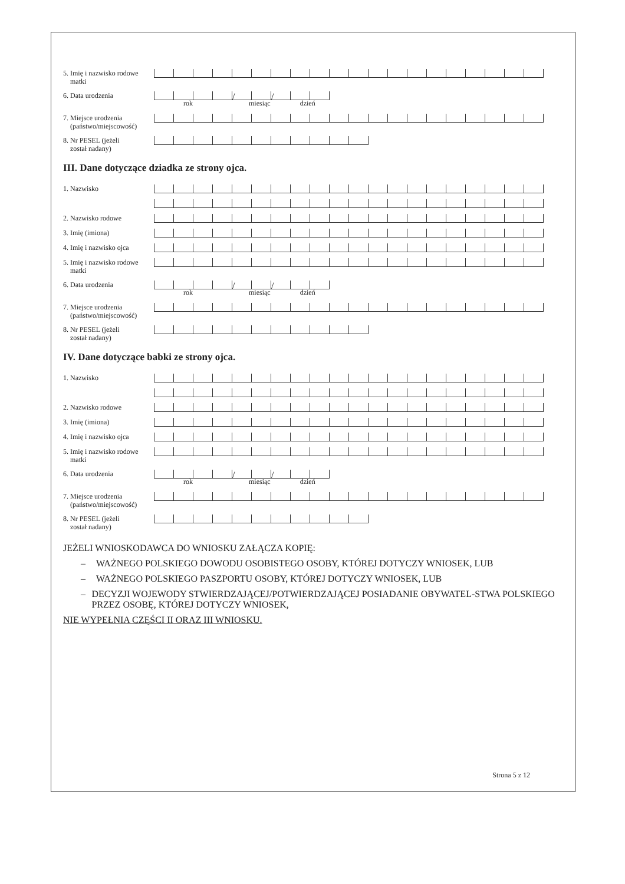5. Imię i nazwisko rodowe
matki
6. Data urodzenia
/ /
rok miesiąc dzień
7. Miejsce urodzenia
(państwo/miejscowość)
8. Nr PESEL (jeżeli
został nadany)
III. Dane dotyczące dziadka ze strony ojca.
1. Nazwisko
2. Nazwisko rodowe
3. Imię (imiona)
4. Imię i nazwisko ojca
5. Imię i nazwisko rodowe
matki
6. Data urodzenia
/ /
rok miesiąc dzień
7. Miejsce urodzenia
(państwo/miejscowość)
8. Nr PESEL (jeżeli
został nadany)
IV. Dane dotyczące babki ze strony ojca.
1. Nazwisko
2. Nazwisko rodowe
3. Imię (imiona)
4. Imię i nazwisko ojca
5. Imię i nazwisko rodowe
matki
6. Data urodzenia
/ /
rok miesiąc dzień
7. Miejsce urodzenia
(państwo/miejscowość)
8. Nr PESEL (jeżeli
został nadany)
JEŻELI WNIOSKODAWCA DO WNIOSKU ZAŁĄCZA KOPIĘ:
– WAŻNEGO POLSKIEGO DOWODU OSOBISTEGO OSOBY, KTÓREJ DOTYCZY WNIOSEK, LUB
– WAŻNEGO POLSKIEGO PASZPORTU OSOBY, KTÓREJ DOTYCZY WNIOSEK, LUB
– DECYZJI WOJEWODY STWIERDZAJĄCEJ/POTWIERDZAJĄCEJ POSIADANIE OBYWATEL-STWA POLSKIEGO PRZEZ OSOBĘ, KTÓREJ DOTYCZY WNIOSEK,
NIE WYPEŁNIA CZĘŚCI II ORAZ III WNIOSKU.
Strona 5 z 12